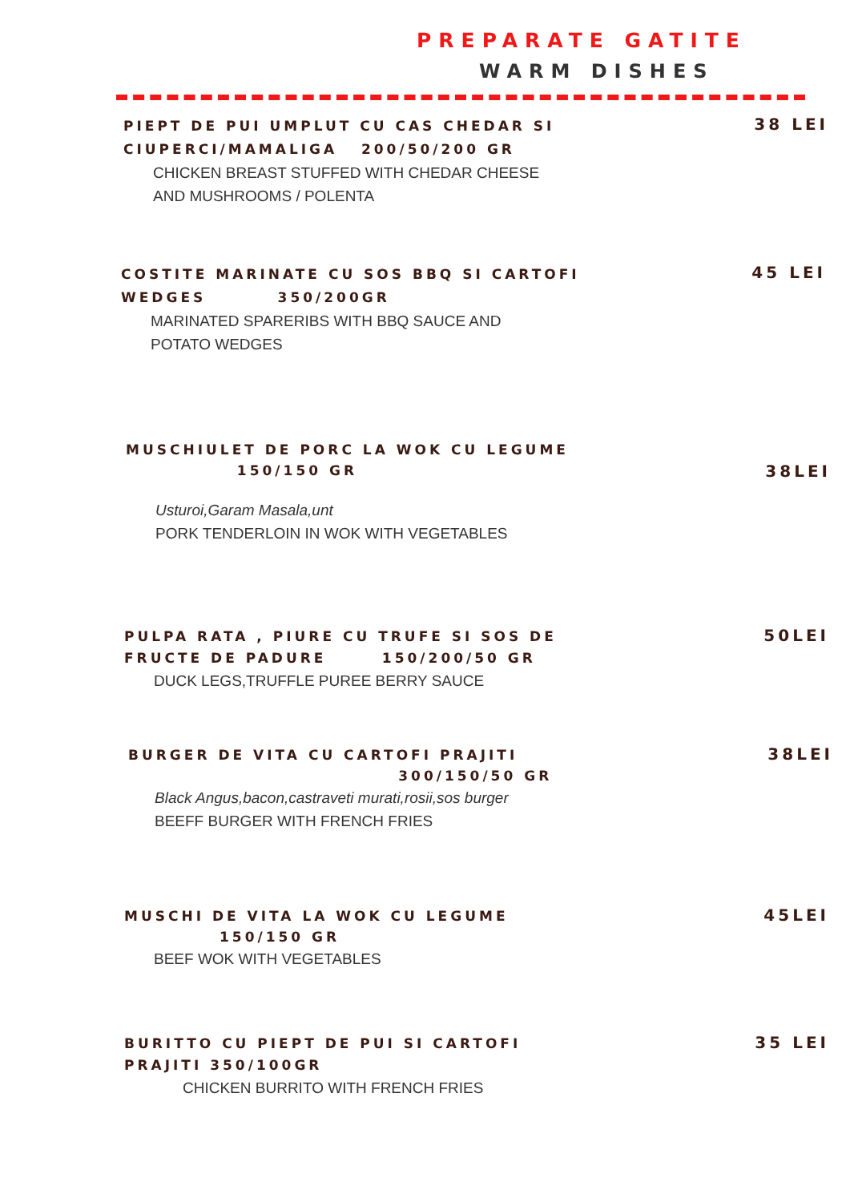PREPARATE GATITE
WARM DISHES
PIEPT DE PUI UMPLUT CU CAS CHEDAR SI CIUPERCI/MAMALIGA 200/50/200 GR
38 LEI
CHICKEN BREAST STUFFED WITH CHEDAR CHEESE
AND MUSHROOMS / POLENTA
COSTITE MARINATE CU SOS BBQ SI CARTOFI WEDGES 350/200GR
45 LEI
MARINATED SPARERIBS WITH BBQ SAUCE AND
POTATO WEDGES
MUSCHIULET DE PORC LA WOK CU LEGUME 150/150 GR
38LEI
Usturoi,Garam Masala,unt
PORK TENDERLOIN IN WOK WITH VEGETABLES
PULPA RATA , PIURE CU TRUFE SI SOS DE FRUCTE DE PADURE 150/200/50 GR
50LEI
DUCK LEGS,TRUFFLE PUREE BERRY SAUCE
BURGER DE VITA CU CARTOFI PRAJITI
300/150/50 GR
38LEI
Black Angus,bacon,castraveti murati,rosii,sos burger
BEEFF BURGER WITH FRENCH FRIES
MUSCHI DE VITA LA WOK CU LEGUME 150/150 GR
45LEI
BEEF WOK WITH VEGETABLES
BURITTO CU PIEPT DE PUI SI CARTOFI PRAJITI 350/100GR
35 LEI
CHICKEN BURRITO WITH FRENCH FRIES